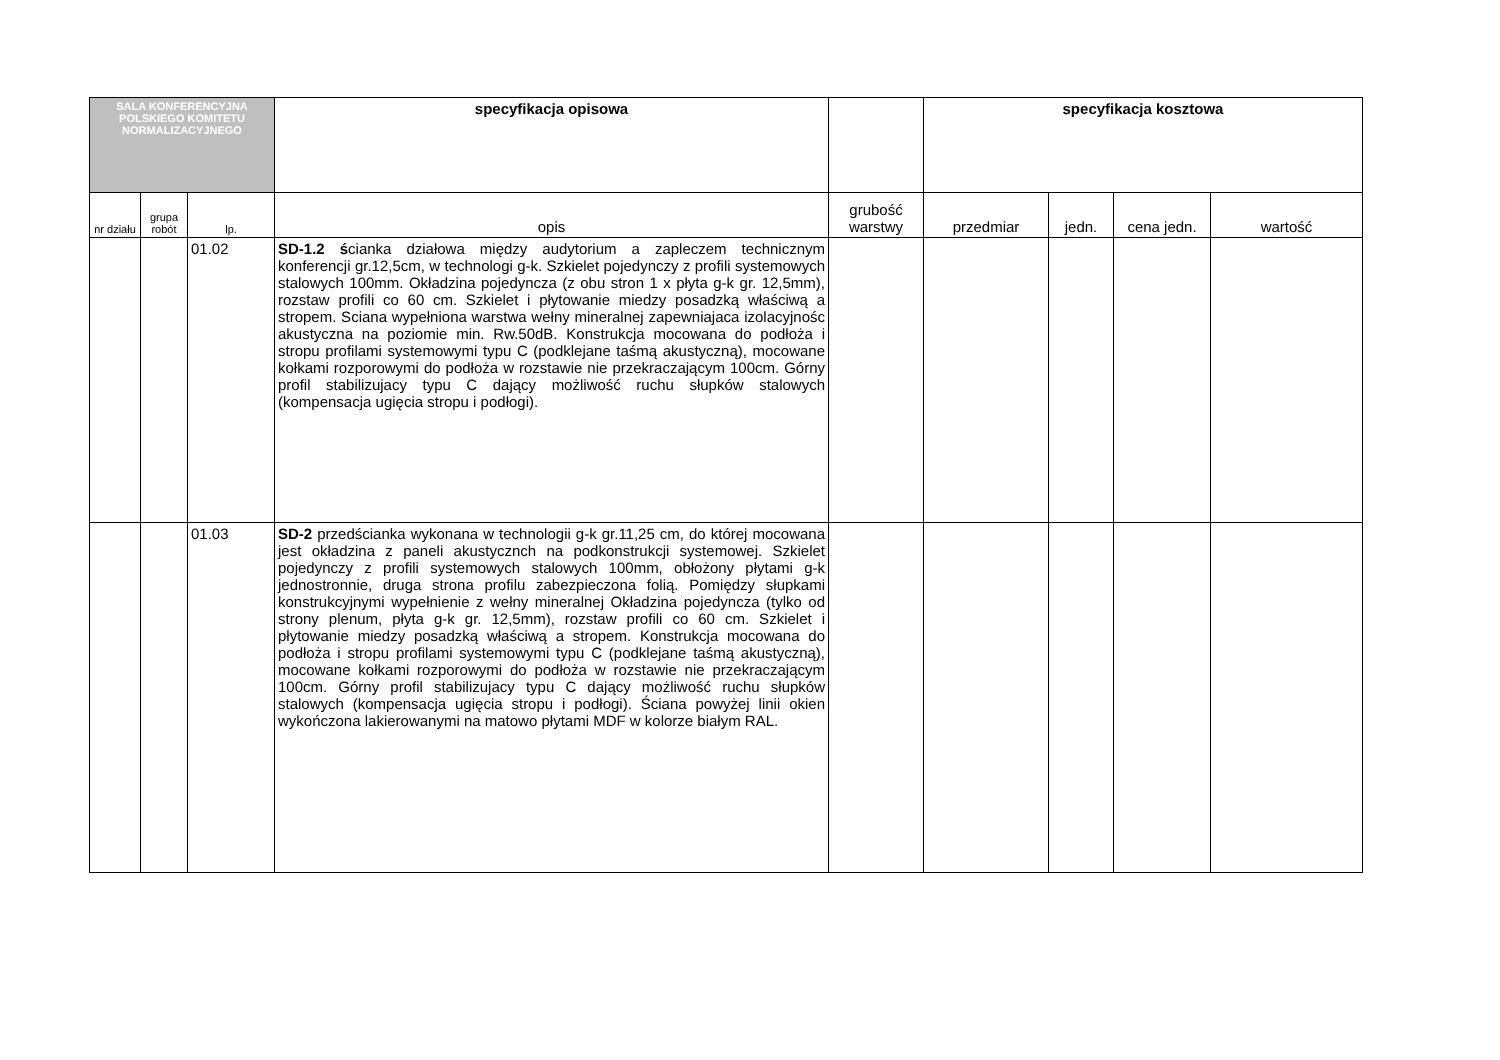| SALA KONFERENCYJNA POLSKIEGO KOMITETU NORMALIZACYJNEGO | | | specyfikacja opisowa | | specyfikacja kosztowa | | | |
| nr działu | grupa robót | lp. | opis | grubość warstwy | przedmiar | jedn. | cena jedn. | wartość |
| | | 01.02 | SD-1.2 ś cianka działowa między audytorium a zapleczem technicznym konferencji gr.12,5cm, w technologi g-k. Szkielet pojedynczy z profili systemowych stalowych 100mm. Okładzina pojedyncza (z obu stron 1 x płyta g-k gr. 12,5mm), rozstaw profili co 60 cm. Szkielet i płytowanie miedzy posadzką właściwą a stropem. Sciana wypełniona warstwa wełny mineralnej zapewniajaca izolacyjnośc akustyczna na poziomie min. Rw.50dB. Konstrukcja mocowana do podłoża i stropu profilami systemowymi typu C (podklejane taśmą akustyczną), mocowane kołkami rozporowymi do podłoża w rozstawie nie przekraczającym 100cm. Górny profil stabilizujacy typu C dający możliwość ruchu słupków stalowych (kompensacja ugięcia stropu i podłogi). | | | | | |
| | | 01.03 | SD-2 przedścianka wykonana w technologii g-k gr.11,25 cm, do której mocowana jest okładzina z paneli akustycznch na podkonstrukcji systemowej. Szkielet pojedynczy z profili systemowych stalowych 100mm, obłożony płytami g-k jednostronnie, druga strona profilu zabezpieczona folią. Pomiędzy słupkami konstrukcyjnymi wypełnienie z wełny mineralnej Okładzina pojedyncza (tylko od strony plenum, płyta g-k gr. 12,5mm), rozstaw profili co 60 cm. Szkielet i płytowanie miedzy posadzką właściwą a stropem. Konstrukcja mocowana do podłoża i stropu profilami systemowymi typu C (podklejane taśmą akustyczną), mocowane kołkami rozporowymi do podłoża w rozstawie nie przekraczającym 100cm. Górny profil stabilizujacy typu C dający możliwość ruchu słupków stalowych (kompensacja ugięcia stropu i podłogi). Ściana powyżej linii okien wykończona lakierowanymi na matowo płytami MDF w kolorze białym RAL. | | | | | |